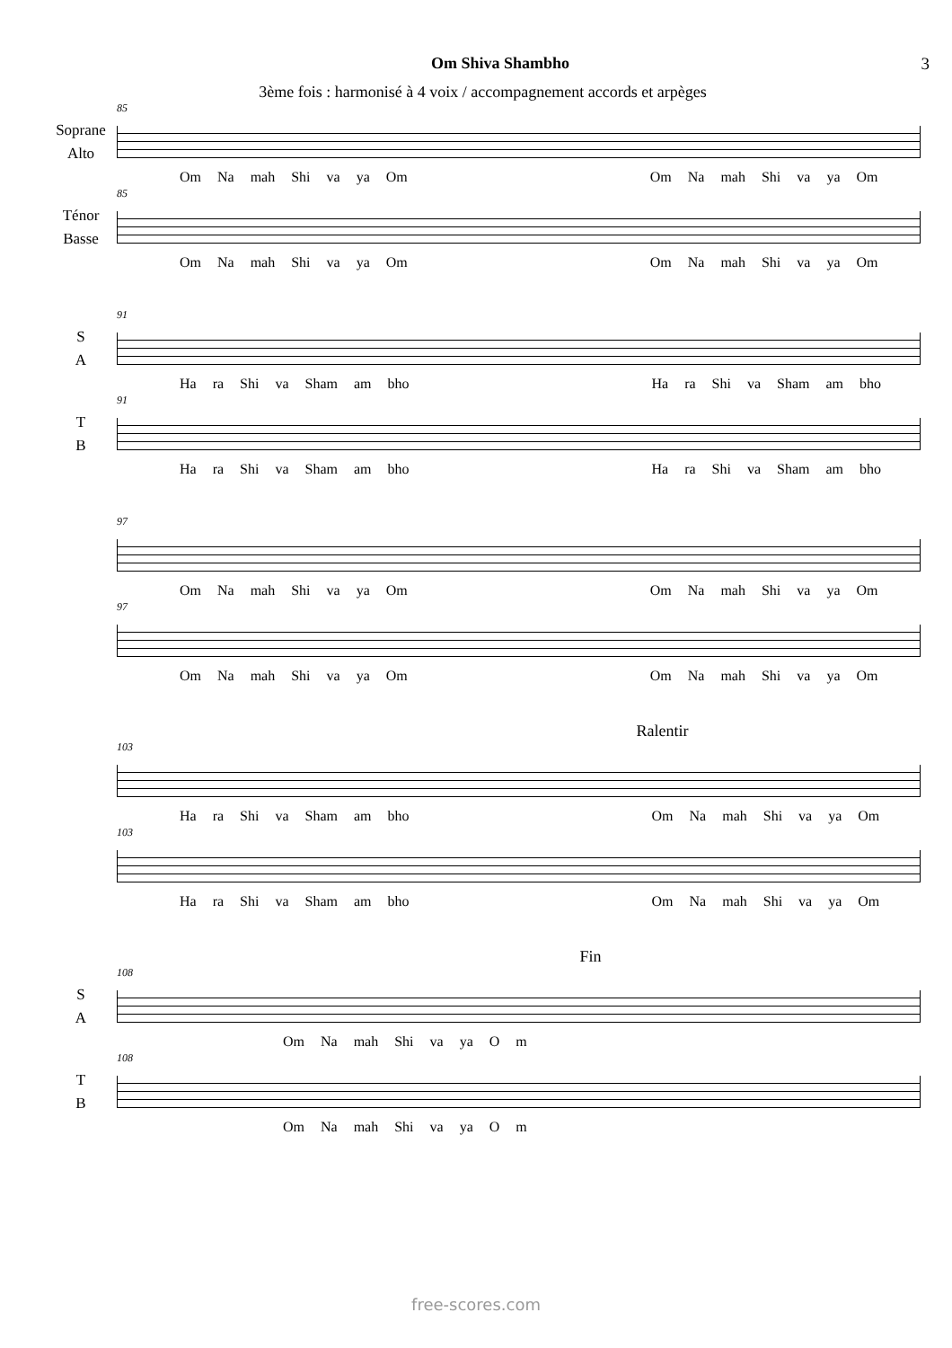Om Shiva Shambho 3
3ème fois : harmonisé à 4 voix / accompagnement accords et arpèges
85
Soprane
Alto
Om Na mah Shi va ya Om Om Na mah Shi va ya Om
85
Ténor
Basse
Om Na mah Shi va ya Om Om Na mah Shi va ya Om
91
S
A
Ha ra Shi va Sham am bho Ha ra Shi va Sham am bho
91
T
B
Ha ra Shi va Sham am bho Ha ra Shi va Sham am bho
97
Om Na mah Shi va ya Om Om Na mah Shi va ya Om
97
Om Na mah Shi va ya Om Om Na mah Shi va ya Om
Ralentir
103
Ha ra Shi va Sham am bho Om Na mah Shi va ya Om
103
Ha ra Shi va Sham am bho Om Na mah Shi va ya Om
Fin
108
S
A
Om Na mah Shi va ya O m
108
T
B
Om Na mah Shi va ya O m
free-scores.com